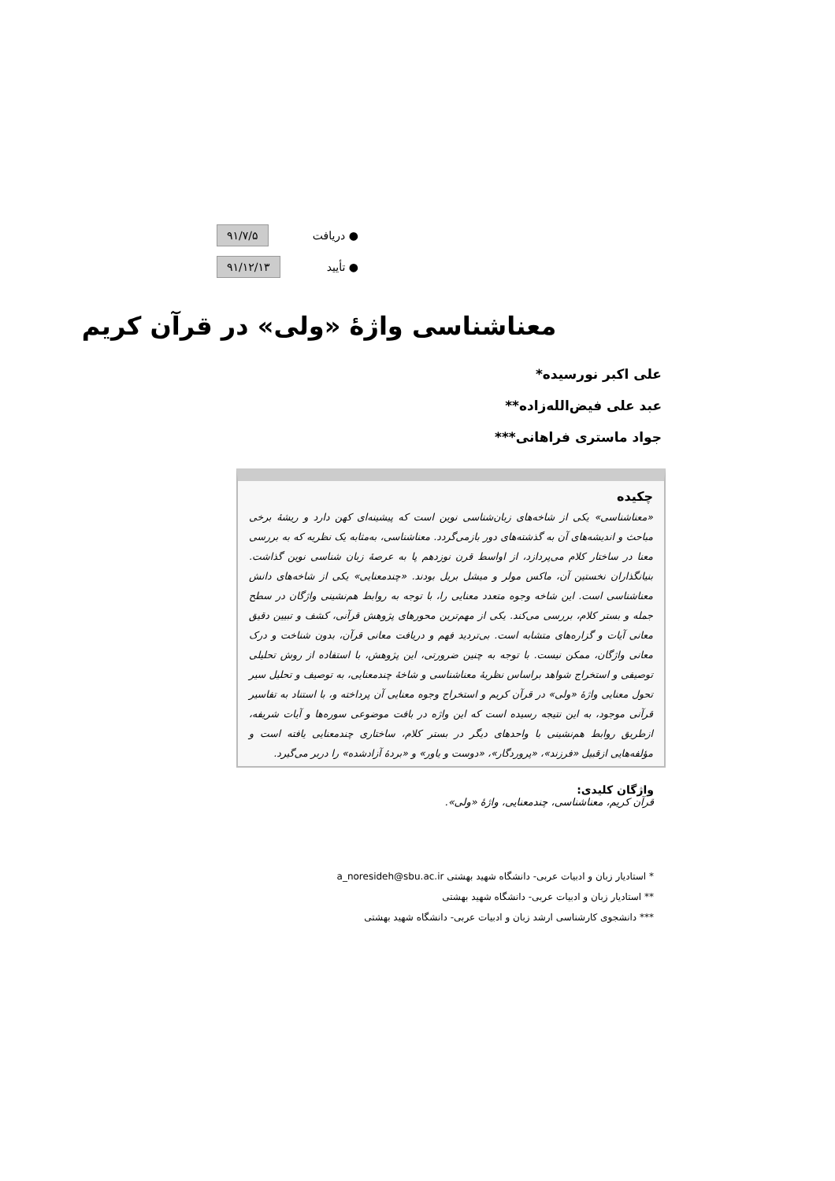● دریافت ۹۱/۷/۵
● تأیید ۹۱/۱۲/۱۳
معناشناسی واژۀ «ولی» در قرآن کریم
علی اکبر نورسیده*
عبد علی فیض‌الله‌زاده**
جواد ماستری فراهانی***
چکیده
«معناشناسی» یکی از شاخه‌های زبان‌شناسی نوین است که پیشینه‌ای کهن دارد و ریشۀ برخی مباحث و اندیشه‌های آن به گذشته‌های دور بازمی‌گردد. معناشناسی، به‌مثابه یک نظریه که به بررسی معنا در ساختار کلام می‌پردازد، از اواسط قرن نوزدهم پا به عرصۀ زبان شناسی نوین گذاشت. بنیانگذاران نخستین آن، ماکس مولر و میشل بریل بودند. «چندمعنایی» یکی از شاخه‌های دانش معناشناسی است. این شاخه وجوه متعدد معنایی را، با توجه به روابط هم‌نشینی واژگان در سطح جمله و بستر کلام، بررسی می‌کند. یکی از مهم‌ترین محورهای پژوهش قرآنی، کشف و تبیین دقیق معانی آیات و گزاره‌های متشابه است. بی‌تردید فهم و دریافت معانی قرآن، بدون شناخت و درک معانی واژگان، ممکن نیست. با توجه به چنین ضرورتی، این پژوهش، با استفاده از روش تحلیلی توصیفی و استخراج شواهد براساس نظریۀ معناشناسی و شاخۀ چندمعنایی، به توصیف و تحلیل سیر تحول معنایی واژۀ «ولی» در قرآن کریم و استخراج وجوه معنایی آن پرداخته و، با استناد به تفاسیر قرآنی موجود، به این نتیجه رسیده است که این واژه در بافت موضوعی سوره‌ها و آیات شریفه، ازطریق روابط هم‌نشینی با واحدهای دیگر در بستر کلام، ساختاری چندمعنایی یافته است و مؤلفه‌هایی ازقبیل «فرزند»، «پروردگار»، «دوست و یاور» و «بردۀ آزادشده» را دربر می‌گیرد.
واژگان کلیدی:
قرآن کریم، معناشناسی، چندمعنایی، واژۀ «ولی».
* استادیار زبان و ادبیات عربی- دانشگاه شهید بهشتی a_noresideh@sbu.ac.ir
** استادیار زبان و ادبیات عربی- دانشگاه شهید بهشتی
*** دانشجوی کارشناسی ارشد زبان و ادبیات عربی- دانشگاه شهید بهشتی